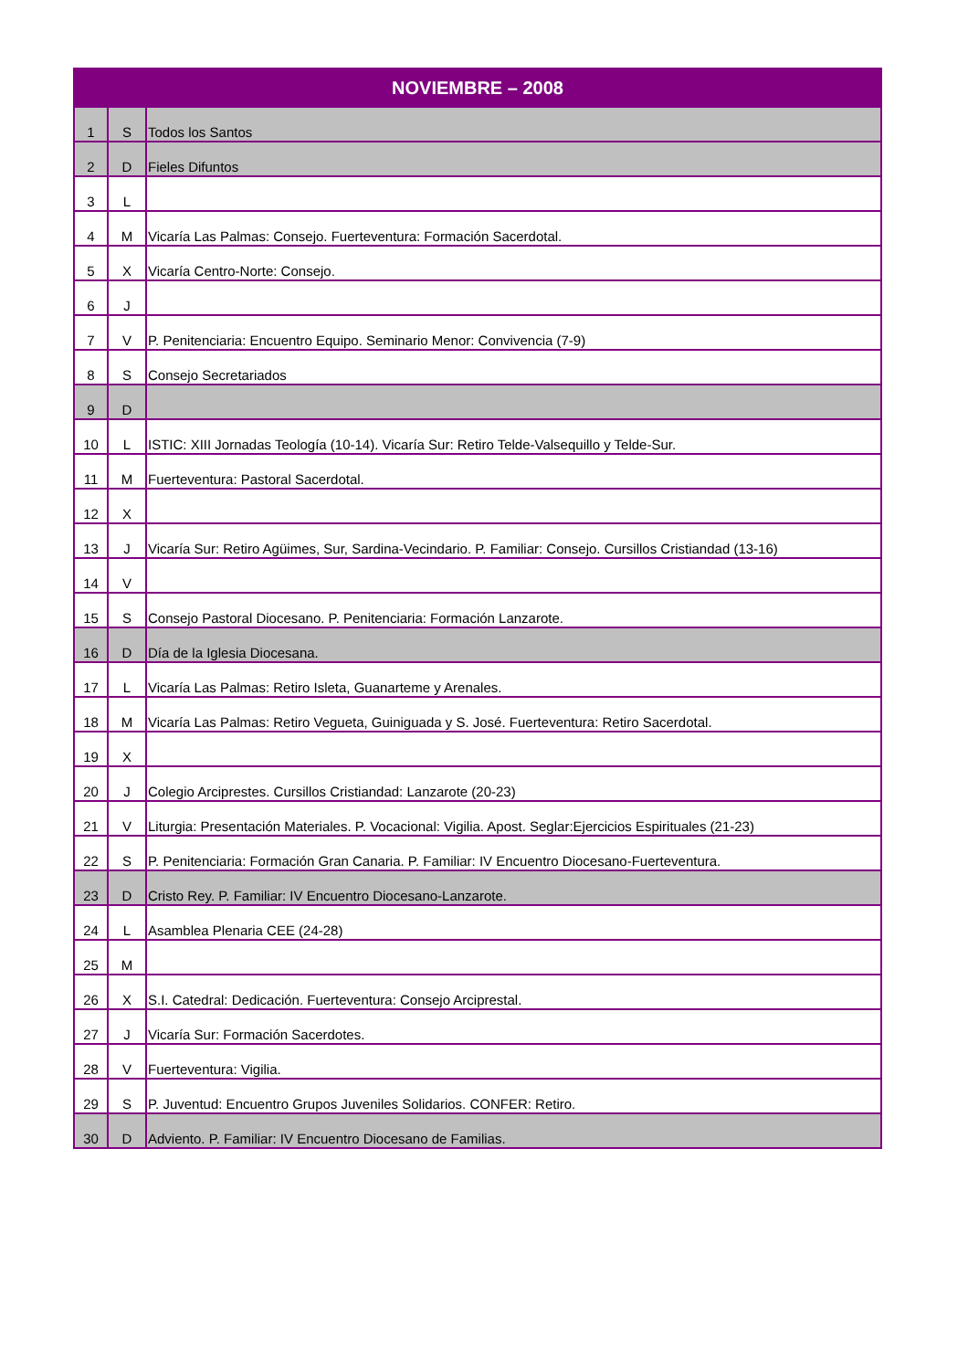| NOVIEMBRE – 2008 | | |
| --- | --- | --- |
| 1 | S | Todos los Santos |
| 2 | D | Fieles Difuntos |
| 3 | L | |
| 4 | M | Vicaría Las Palmas: Consejo. Fuerteventura: Formación Sacerdotal. |
| 5 | X | Vicaría Centro-Norte: Consejo. |
| 6 | J | |
| 7 | V | P. Penitenciaria: Encuentro Equipo. Seminario Menor: Convivencia (7-9) |
| 8 | S | Consejo Secretariados |
| 9 | D | |
| 10 | L | ISTIC: XIII Jornadas Teología (10-14). Vicaría Sur: Retiro Telde-Valsequillo y Telde-Sur. |
| 11 | M | Fuerteventura: Pastoral Sacerdotal. |
| 12 | X | |
| 13 | J | Vicaría Sur: Retiro Agüimes, Sur, Sardina-Vecindario. P. Familiar: Consejo. Cursillos Cristiandad (13-16) |
| 14 | V | |
| 15 | S | Consejo Pastoral Diocesano. P. Penitenciaria: Formación Lanzarote. |
| 16 | D | Día de la Iglesia Diocesana. |
| 17 | L | Vicaría Las Palmas: Retiro Isleta, Guanarteme y Arenales. |
| 18 | M | Vicaría Las Palmas: Retiro Vegueta, Guiniguada y S. José. Fuerteventura: Retiro Sacerdotal. |
| 19 | X | |
| 20 | J | Colegio Arciprestes. Cursillos Cristiandad: Lanzarote (20-23) |
| 21 | V | Liturgia: Presentación Materiales. P. Vocacional: Vigilia. Apost. Seglar:Ejercicios Espirituales (21-23) |
| 22 | S | P. Penitenciaria: Formación Gran Canaria. P. Familiar: IV Encuentro Diocesano-Fuerteventura. |
| 23 | D | Cristo Rey. P. Familiar: IV Encuentro Diocesano-Lanzarote. |
| 24 | L | Asamblea Plenaria CEE (24-28) |
| 25 | M | |
| 26 | X | S.I. Catedral: Dedicación. Fuerteventura: Consejo Arciprestal. |
| 27 | J | Vicaría Sur: Formación Sacerdotes. |
| 28 | V | Fuerteventura: Vigilia. |
| 29 | S | P. Juventud: Encuentro Grupos Juveniles Solidarios. CONFER: Retiro. |
| 30 | D | Adviento. P. Familiar: IV Encuentro Diocesano de Familias. |